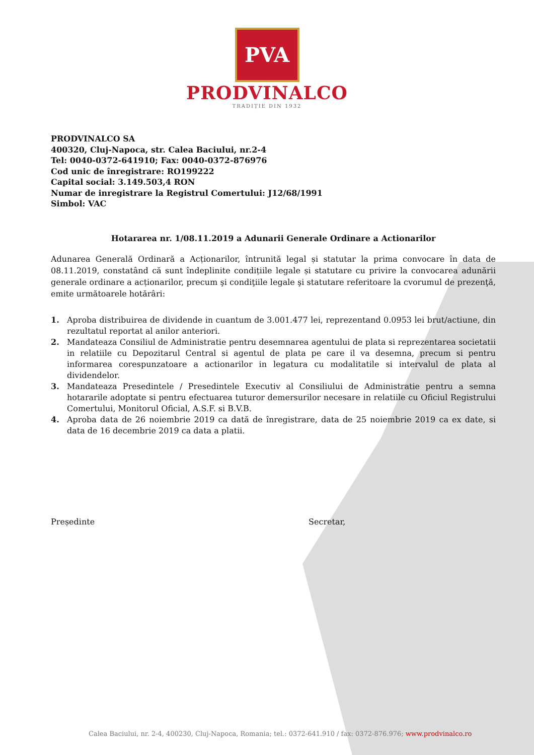PVA
PRODVINALCO
TRADIȚIE DIN 1932
PRODVINALCO SA
400320, Cluj-Napoca, str. Calea Baciului, nr.2-4
Tel: 0040-0372-641910; Fax: 0040-0372-876976
Cod unic de înregistrare: RO199222
Capital social: 3.149.503,4 RON
Numar de inregistrare la Registrul Comertului: J12/68/1991
Simbol: VAC
Hotararea nr. 1/08.11.2019 a Adunarii Generale Ordinare a Actionarilor
Adunarea Generală Ordinară a Acționarilor, întrunită legal și statutar la prima convocare în data de 08.11.2019, constatând că sunt îndeplinite condițiile legale și statutare cu privire la convocarea adunării generale ordinare a acționarilor, precum şi condiţiile legale şi statutare referitoare la cvorumul de prezenţă, emite următoarele hotărâri:
1. Aproba distribuirea de dividende in cuantum de 3.001.477 lei, reprezentand 0.0953 lei brut/actiune, din rezultatul reportat al anilor anteriori.
2. Mandateaza Consiliul de Administratie pentru desemnarea agentului de plata si reprezentarea societatii in relatiile cu Depozitarul Central si agentul de plata pe care il va desemna, precum si pentru informarea corespunzatoare a actionarilor in legatura cu modalitatile si intervalul de plata al dividendelor.
3. Mandateaza Presedintele / Presedintele Executiv al Consiliului de Administratie pentru a semna hotararile adoptate si pentru efectuarea tuturor demersurilor necesare in relatiile cu Oficiul Registrului Comertului, Monitorul Oficial, A.S.F. si B.V.B.
4. Aproba data de 26 noiembrie 2019 ca dată de înregistrare, data de 25 noiembrie 2019 ca ex date, si data de 16 decembrie 2019 ca data a platii.
Președinte Secretar,
Calea Baciului, nr. 2-4, 400230, Cluj-Napoca, Romania; tel.: 0372-641.910 / fax: 0372-876.976; www.prodvinalco.ro